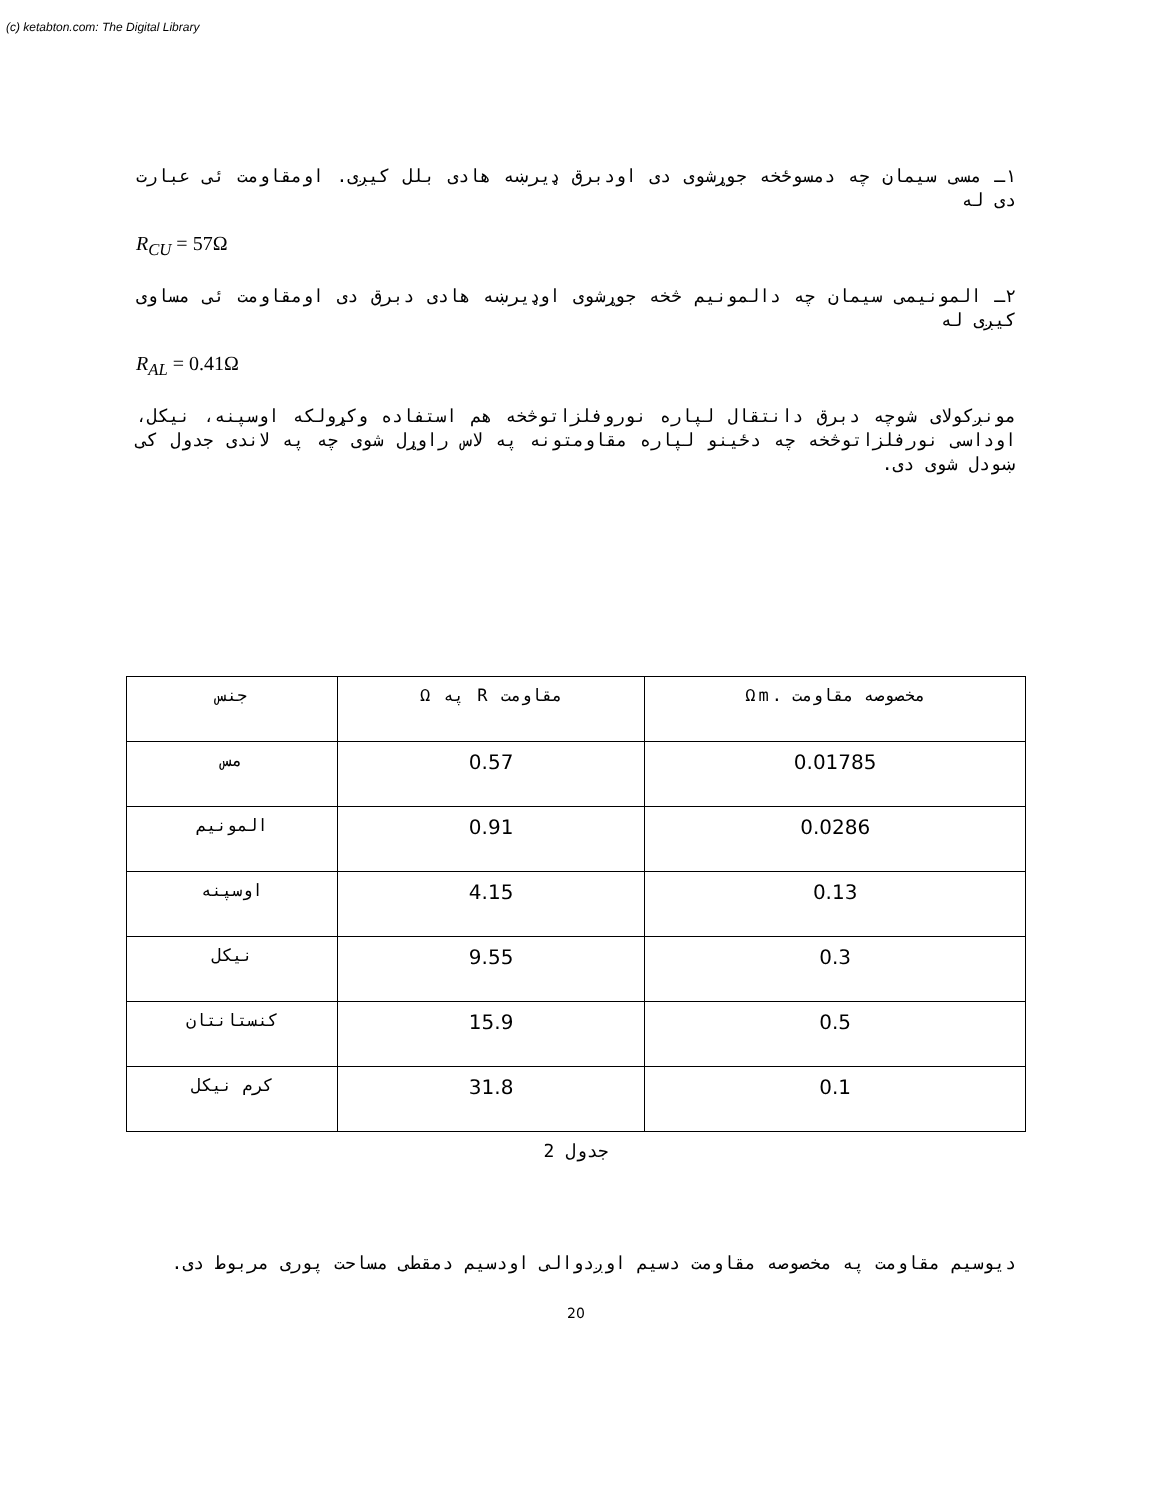(c) ketabton.com: The Digital Library
۱ـ مسی سیمان چه دمسوځخه جوړشوی دی اودبرق ډیرښه هادی بلل کیږی. اومقاومت ئی عبارت دی له
R<sub>CU</sub> = 57Ω
۲ـ المونیمی سیمان چه دالمونیم څخه جوړشوی اوډیرښه هادی دبرق دی اومقاومت ئی مساوی کیږی له
R<sub>AL</sub> = 0.41Ω
مونږکولای شوچه دبرق دانتقال لپاره نوروفلزاتوڅخه هم استفاده وکړولکه اوسپنه، نیکل، اوداسی نورفلزاتوڅخه چه دځینو لپاره مقاومتونه په لاس راوړل شوی چه په لاندی جدول کی ښودل شوی دی.
| مخصوصه مقاومت .Ωm | مقاومت R په Ω | جنس |
| 0.01785 | 0.57 | مس |
| 0.0286 | 0.91 | المونیم |
| 0.13 | 4.15 | اوسپنه |
| 0.3 | 9.55 | نیکل |
| 0.5 | 15.9 | کنستانتان |
| 0.1 | 31.8 | کرم نیکل |
جدول 2
دیوسیم مقاومت په مخصوصه مقاومت دسیم اوږدوالی اودسیم دمقطی مساحت پوری مربوط دی.
20